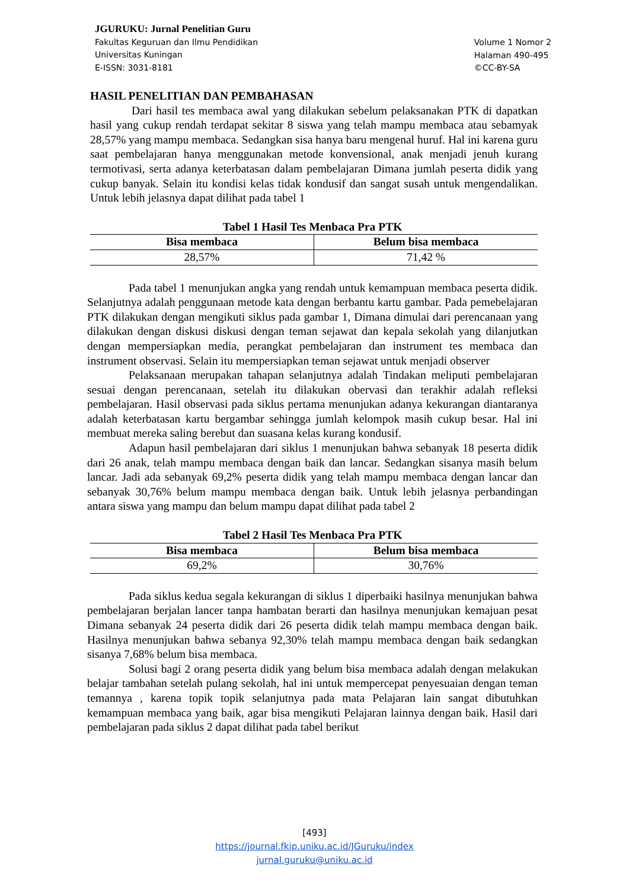JGURUKU: Jurnal Penelitian Guru
Fakultas Keguruan dan Ilmu Pendidikan
Universitas Kuningan
E-ISSN: 3031-8181
Volume 1 Nomor 2
Halaman 490-495
©CC-BY-SA
HASIL PENELITIAN DAN PEMBAHASAN
Dari hasil tes membaca awal yang dilakukan sebelum pelaksanakan PTK di dapatkan hasil yang cukup rendah terdapat sekitar 8 siswa yang telah mampu membaca atau sebamyak 28,57% yang mampu membaca. Sedangkan sisa hanya baru mengenal huruf. Hal ini karena guru saat pembelajaran hanya menggunakan metode konvensional, anak menjadi jenuh kurang termotivasi, serta adanya keterbatasan dalam pembelajaran Dimana jumlah peserta didik yang cukup banyak. Selain itu kondisi kelas tidak kondusif dan sangat susah untuk mengendalikan. Untuk lebih jelasnya dapat dilihat pada tabel 1
Tabel 1 Hasil Tes Menbaca Pra PTK
| Bisa membaca | Belum bisa membaca |
| --- | --- |
| 28,57% | 71,42 % |
Pada tabel 1 menunjukan angka yang rendah untuk kemampuan membaca peserta didik. Selanjutnya adalah penggunaan metode kata dengan berbantu kartu gambar. Pada pemebelajaran PTK dilakukan dengan mengikuti siklus pada gambar 1, Dimana dimulai dari perencanaan yang dilakukan dengan diskusi diskusi dengan teman sejawat dan kepala sekolah yang dilanjutkan dengan mempersiapkan media, perangkat pembelajaran dan instrument tes membaca dan instrument observasi. Selain itu mempersiapkan teman sejawat untuk menjadi observer
Pelaksanaan merupakan tahapan selanjutnya adalah Tindakan meliputi pembelajaran sesuai dengan perencanaan, setelah itu dilakukan obervasi dan terakhir adalah refleksi pembelajaran. Hasil observasi pada siklus pertama menunjukan adanya kekurangan diantaranya adalah keterbatasan kartu bergambar sehingga jumlah kelompok masih cukup besar. Hal ini membuat mereka saling berebut dan suasana kelas kurang kondusif.
Adapun hasil pembelajaran dari siklus 1 menunjukan bahwa sebanyak 18 peserta didik dari 26 anak, telah mampu membaca dengan baik dan lancar. Sedangkan sisanya masih belum lancar. Jadi ada sebanyak 69,2% peserta didik yang telah mampu membaca dengan lancar dan sebanyak 30,76% belum mampu membaca dengan baik. Untuk lebih jelasnya perbandingan antara siswa yang mampu dan belum mampu dapat dilihat pada tabel 2
Tabel 2 Hasil Tes Menbaca Pra PTK
| Bisa membaca | Belum bisa membaca |
| --- | --- |
| 69,2% | 30,76% |
Pada siklus kedua segala kekurangan di siklus 1 diperbaiki hasilnya menunjukan bahwa pembelajaran berjalan lancer tanpa hambatan berarti dan hasilnya menunjukan kemajuan pesat Dimana sebanyak 24 peserta didik dari 26 peserta didik telah mampu membaca dengan baik. Hasilnya menunjukan bahwa sebanya 92,30% telah mampu membaca dengan baik sedangkan sisanya 7,68% belum bisa membaca.
Solusi bagi 2 orang peserta didik yang belum bisa membaca adalah dengan melakukan belajar tambahan setelah pulang sekolah, hal ini untuk mempercepat penyesuaian dengan teman temannya , karena topik topik selanjutnya pada mata Pelajaran lain sangat dibutuhkan kemampuan membaca yang baik, agar bisa mengikuti Pelajaran lainnya dengan baik. Hasil dari pembelajaran pada siklus 2 dapat dilihat pada tabel berikut
[493]
https://journal.fkip.uniku.ac.id/JGuruku/index
jurnal.guruku@uniku.ac.id